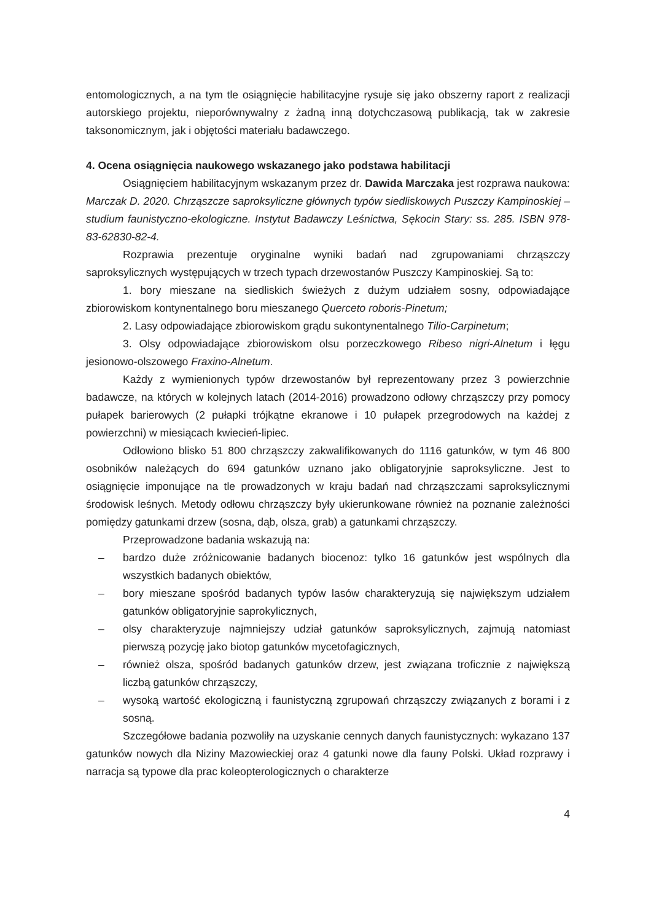entomologicznych, a na tym tle osiągnięcie habilitacyjne rysuje się jako obszerny raport z realizacji autorskiego projektu, nieporównywalny z żadną inną dotychczasową publikacją, tak w zakresie taksonomicznym, jak i objętości materiału badawczego.
4. Ocena osiągnięcia naukowego wskazanego jako podstawa habilitacji
Osiągnięciem habilitacyjnym wskazanym przez dr. Dawida Marczaka jest rozprawa naukowa: Marczak D. 2020. Chrząszcze saproksyliczne głównych typów siedliskowych Puszczy Kampinoskiej – studium faunistyczno-ekologiczne. Instytut Badawczy Leśnictwa, Sękocin Stary: ss. 285. ISBN 978-83-62830-82-4.
Rozprawia prezentuje oryginalne wyniki badań nad zgrupowaniami chrząszczy saproksylicznych występujących w trzech typach drzewostanów Puszczy Kampinoskiej. Są to:
1. bory mieszane na siedliskich świeżych z dużym udziałem sosny, odpowiadające zbiorowiskom kontynentalnego boru mieszanego Querceto roboris-Pinetum;
2. Lasy odpowiadające zbiorowiskom grądu sukontynentalnego Tilio-Carpinetum;
3. Olsy odpowiadające zbiorowiskom olsu porzeczkowego Ribeso nigri-Alnetum i łęgu jesionowo-olszowego Fraxino-Alnetum.
Każdy z wymienionych typów drzewostanów był reprezentowany przez 3 powierzchnie badawcze, na których w kolejnych latach (2014-2016) prowadzono odłowy chrząszczy przy pomocy pułapek barierowych (2 pułapki trójkątne ekranowe i 10 pułapek przegrodowych na każdej z powierzchni) w miesiącach kwiecień-lipiec.
Odłowiono blisko 51 800 chrząszczy zakwalifikowanych do 1116 gatunków, w tym 46 800 osobników należących do 694 gatunków uznano jako obligatoryjnie saproksyliczne. Jest to osiągnięcie imponujące na tle prowadzonych w kraju badań nad chrząszczami saproksylicznymi środowisk leśnych. Metody odłowu chrząszczy były ukierunkowane również na poznanie zależności pomiędzy gatunkami drzew (sosna, dąb, olsza, grab) a gatunkami chrząszczy.
Przeprowadzone badania wskazują na:
– bardzo duże zróżnicowanie badanych biocenoz: tylko 16 gatunków jest wspólnych dla wszystkich badanych obiektów,
– bory mieszane spośród badanych typów lasów charakteryzują się największym udziałem gatunków obligatoryjnie saprokylicznych,
– olsy charakteryzuje najmniejszy udział gatunków saproksylicznych, zajmują natomiast pierwszą pozycję jako biotop gatunków mycetofagicznych,
– również olsza, spośród badanych gatunków drzew, jest związana troficznie z największą liczbą gatunków chrząszczy,
– wysoką wartość ekologiczną i faunistyczną zgrupowań chrząszczy związanych z borami i z sosną.
Szczegółowe badania pozwoliły na uzyskanie cennych danych faunistycznych: wykazano 137 gatunków nowych dla Niziny Mazowieckiej oraz 4 gatunki nowe dla fauny Polski. Układ rozprawy i narracja są typowe dla prac koleopterologicznych o charakterze
4